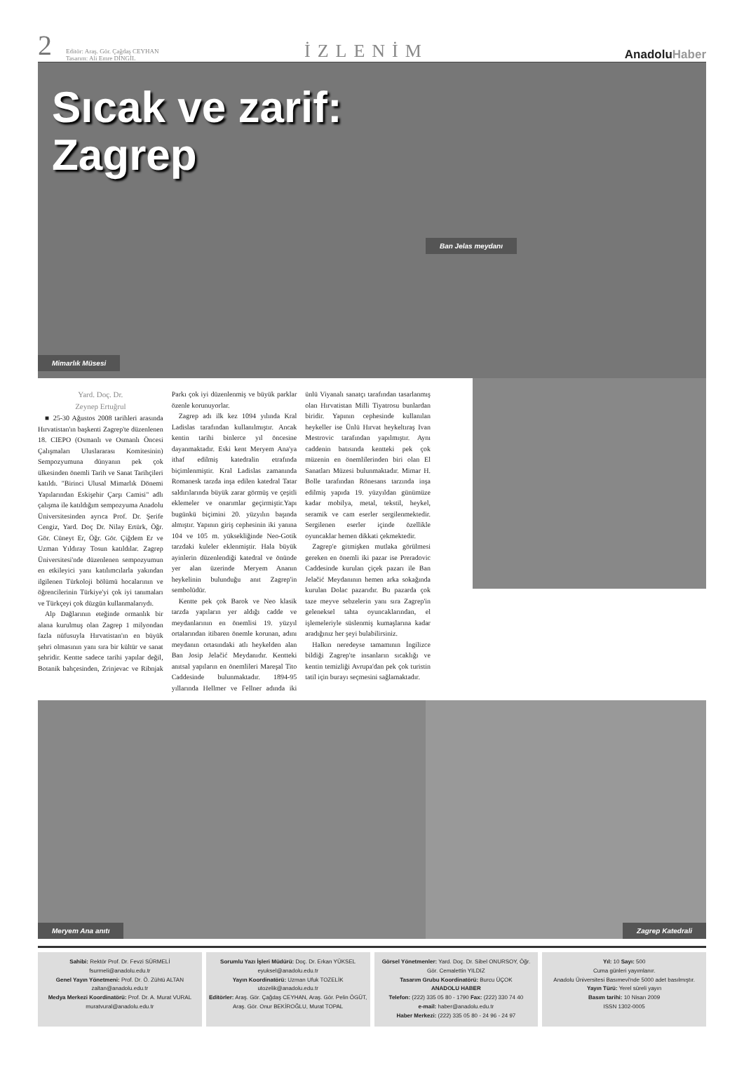2
Editör: Araş. Gör. Çağdaş CEYHAN
Tasarım: Ali Emre DİNGİL
İZLENİM
AnadoluHaber
Sıcak ve zarif:
Zagrep
Mimarlık Müsesi
Ban Jelas meydanı
Yard. Doç. Dr.
Zeynep Ertuğrul
■ 25-30 Ağustos 2008 tarihleri arasında Hırvatistan'ın başkenti Zagrep'te düzenlenen 18. CIEPO (Osmanlı ve Osmanlı Öncesi Çalışmaları Uluslararası Komitesinin) Sempozyumuna dünyanın pek çok ülkesinden önemli Tarih ve Sanat Tarihçileri katıldı. "Birinci Ulusal Mimarlık Dönemi Yapılarından Eskişehir Çarşı Camisi" adlı çalışma ile katıldığım sempozyuma Anadolu Üniversitesinden ayrıca Prof. Dr. Şerife Cengiz, Yard. Doç Dr. Nilay Ertürk, Öğr. Gör. Cüneyt Er, Öğr. Gör. Çiğdem Er ve Uzman Yıldıray Tosun katıldılar. Zagrep Üniversitesi'nde düzenlenen sempozyumun en etkileyici yanı katılımcılarla yakından ilgilenen Türkoloji bölümü hocalarının ve öğrencilerinin Türkiye'yi çok iyi tanımaları ve Türkçeyi çok düzgün kullanmalarıydı.
Alp Dağlarının eteğinde ormanlık bir alana kurulmuş olan Zagrep 1 milyondan fazla nüfusuyla Hırvatistan'ın en büyük şehri olmasının yanı sıra bir kültür ve sanat şehridir. Kentte sadece tarihi yapılar değil, Botanik bahçesinden, Zrinjevac ve Ribnjak Parkı çok iyi düzenlenmiş ve büyük parklar özenle korunuyorlar.
Zagrep adı ilk kez 1094 yılında Kral Ladislas tarafından kullanılmıştır. Ancak kentin tarihi binlerce yıl öncesine dayanmaktadır. Eski kent Meryem Ana'ya ithaf edilmiş katedralin etrafında biçimlenmiştir. Kral Ladislas zamanında Romanesk tarzda inşa edilen katedral Tatar saldırılarında büyük zarar görmüş ve çeşitli eklemeler ve onarımlar geçirmiştir.Yapı bugünkü biçimini 20. yüzyılın başında almıştır. Yapının giriş cephesinin iki yanına 104 ve 105 m. yüksekliğinde Neo-Gotik tarzdaki kuleler eklenmiştir. Hala büyük ayinlerin düzenlendiği katedral ve önünde yer alan üzerinde Meryem Ananın heykelinin bulunduğu anıt Zagrep'in sembolüdür.
Kentte pek çok Barok ve Neo klasik tarzda yapıların yer aldığı cadde ve meydanlarının en önemlisi 19. yüzyıl ortalarından itibaren önemle korunan, adını meydanın ortasındaki atlı heykelden alan Ban Josip Jelačić Meydanıdır. Kentteki anıtsal yapıların en önemlileri Mareşal Tito Caddesinde bulunmaktadır. 1894-95 yıllarında Hellmer ve Fellner adında iki ünlü Viyanalı sanatçı tarafından tasarlanmış olan Hırvatistan Milli Tiyatrosu bunlardan biridir. Yapının cephesinde kullanılan heykeller ise Ünlü Hırvat heykeltıraş Ivan Mestrovic tarafından yapılmıştır. Aynı caddenin batısında kentteki pek çok müzenin en önemlilerinden biri olan El Sanatları Müzesi bulunmaktadır. Mimar H. Bolle tarafından Rönesans tarzında inşa edilmiş yapıda 19. yüzyıldan günümüze kadar mobilya, metal, tekstil, heykel, seramik ve cam eserler sergilenmektedir. Sergilenen eserler içinde özellikle oyuncaklar hemen dikkati çekmektedir.
Zagrep'e gitmişken mutlaka görülmesi gereken en önemli iki pazar ise Preradovic Caddesinde kurulan çiçek pazarı ile Ban Jelačić Meydanının hemen arka sokağında kurulan Dolac pazarıdır. Bu pazarda çok taze meyve sebzelerin yanı sıra Zagrep'in geleneksel tahta oyuncaklarından, el işlemeleriyle süslenmiş kumaşlarına kadar aradığınız her şeyi bulabilirsiniz.
Halkın neredeyse tamamının İngilizce bildiği Zagrep'te insanların sıcaklığı ve kentin temizliği Avrupa'dan pek çok turistin tatil için burayı seçmesini sağlamaktadır.
Meryem Ana anıtı
Zagrep Katedrali
Sahibi: Rektör Prof. Dr. Fevzi SÜRMELİ
fsurmeli@anadolu.edu.tr
Genel Yayın Yönetmeni: Prof. Dr. Ö. Zühtü ALTAN
zaltan@anadolu.edu.tr
Medya Merkezi Koordinatörü: Prof. Dr. A. Murat VURAL
muratvural@anadolu.edu.tr
Sorumlu Yazı İşleri Müdürü: Doç. Dr. Erkan YÜKSEL
eyuksel@anadolu.edu.tr
Yayın Koordinatörü: Uzman Ufuk TOZELİK
utozelik@anadolu.edu.tr
Editörler: Araş. Gör. Çağdaş CEYHAN, Araş. Gör. Pelin ÖGÜT, Araş. Gör. Onur BEKİROĞLU, Murat TOPAL
Görsel Yönetmenler: Yard. Doç. Dr. Sibel ONURSOY, Öğr. Gör. Cemalettin YILDIZ
Tasarım Grubu Koordinatörü: Burcu ÜÇOK
ANADOLU HABER
Telefon: (222) 335 05 80 - 1790 Fax: (222) 330 74 40
e-mail: haber@anadolu.edu.tr
Haber Merkezi: (222) 335 05 80 - 24 96 - 24 97
Yıl: 10 Sayı: 500
Cuma günleri yayımlanır.
Anadolu Üniversitesi Basımevi'nde 5000 adet basılmıştır.
Yayın Türü: Yerel süreli yayın
Basım tarihi: 10 Nisan 2009
ISSN 1302-0005